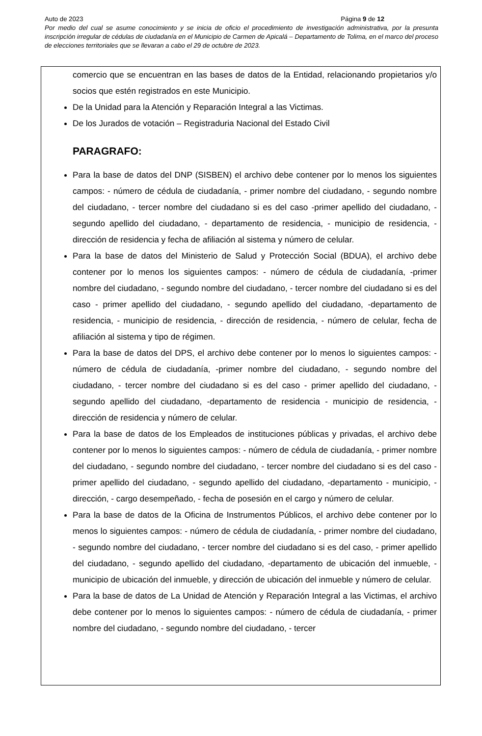Auto de 2023 Página 9 de 12
Por medio del cual se asume conocimiento y se inicia de oficio el procedimiento de investigación administrativa, por la presunta inscripción irregular de cédulas de ciudadanía en el Municipio de Carmen de Apicalá – Departamento de Tolima, en el marco del proceso de elecciones territoriales que se llevaran a cabo el 29 de octubre de 2023.
comercio que se encuentran en las bases de datos de la Entidad, relacionando propietarios y/o socios que estén registrados en este Municipio.
De la Unidad para la Atención y Reparación Integral a las Victimas.
De los Jurados de votación – Registraduria Nacional del Estado Civil
PARAGRAFO:
Para la base de datos del DNP (SISBEN) el archivo debe contener por lo menos los siguientes campos: - número de cédula de ciudadanía, - primer nombre del ciudadano, - segundo nombre del ciudadano, - tercer nombre del ciudadano si es del caso -primer apellido del ciudadano, - segundo apellido del ciudadano, - departamento de residencia, - municipio de residencia, - dirección de residencia y fecha de afiliación al sistema y número de celular.
Para la base de datos del Ministerio de Salud y Protección Social (BDUA), el archivo debe contener por lo menos los siguientes campos: - número de cédula de ciudadanía, -primer nombre del ciudadano, - segundo nombre del ciudadano, - tercer nombre del ciudadano si es del caso - primer apellido del ciudadano, - segundo apellido del ciudadano, -departamento de residencia, - municipio de residencia, - dirección de residencia, - número de celular, fecha de afiliación al sistema y tipo de régimen.
Para la base de datos del DPS, el archivo debe contener por lo menos lo siguientes campos: - número de cédula de ciudadanía, -primer nombre del ciudadano, - segundo nombre del ciudadano, - tercer nombre del ciudadano si es del caso - primer apellido del ciudadano, - segundo apellido del ciudadano, -departamento de residencia - municipio de residencia, - dirección de residencia y número de celular.
Para la base de datos de los Empleados de instituciones públicas y privadas, el archivo debe contener por lo menos lo siguientes campos: - número de cédula de ciudadanía, - primer nombre del ciudadano, - segundo nombre del ciudadano, - tercer nombre del ciudadano si es del caso - primer apellido del ciudadano, - segundo apellido del ciudadano, -departamento - municipio, - dirección, - cargo desempeñado, - fecha de posesión en el cargo y número de celular.
Para la base de datos de la Oficina de Instrumentos Públicos, el archivo debe contener por lo menos lo siguientes campos: - número de cédula de ciudadanía, - primer nombre del ciudadano, - segundo nombre del ciudadano, - tercer nombre del ciudadano si es del caso, - primer apellido del ciudadano, - segundo apellido del ciudadano, -departamento de ubicación del inmueble, - municipio de ubicación del inmueble, y dirección de ubicación del inmueble y número de celular.
Para la base de datos de La Unidad de Atención y Reparación Integral a las Victimas, el archivo debe contener por lo menos lo siguientes campos: - número de cédula de ciudadanía, - primer nombre del ciudadano, - segundo nombre del ciudadano, - tercer